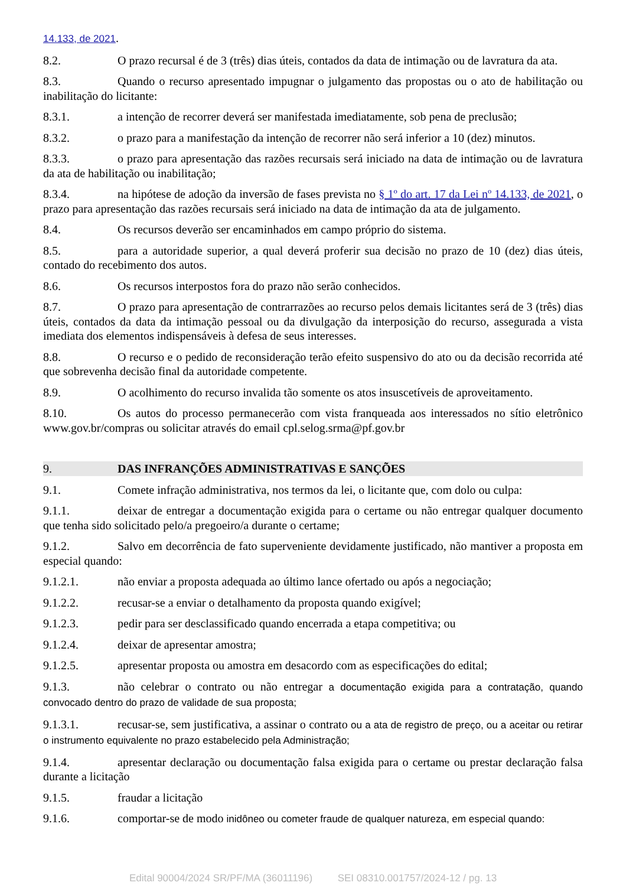14.133, de 2021.
8.2. O prazo recursal é de 3 (três) dias úteis, contados da data de intimação ou de lavratura da ata.
8.3. Quando o recurso apresentado impugnar o julgamento das propostas ou o ato de habilitação ou inabilitação do licitante:
8.3.1. a intenção de recorrer deverá ser manifestada imediatamente, sob pena de preclusão;
8.3.2. o prazo para a manifestação da intenção de recorrer não será inferior a 10 (dez) minutos.
8.3.3. o prazo para apresentação das razões recursais será iniciado na data de intimação ou de lavratura da ata de habilitação ou inabilitação;
8.3.4. na hipótese de adoção da inversão de fases prevista no § 1º do art. 17 da Lei nº 14.133, de 2021, o prazo para apresentação das razões recursais será iniciado na data de intimação da ata de julgamento.
8.4. Os recursos deverão ser encaminhados em campo próprio do sistema.
8.5. para a autoridade superior, a qual deverá proferir sua decisão no prazo de 10 (dez) dias úteis, contado do recebimento dos autos.
8.6. Os recursos interpostos fora do prazo não serão conhecidos.
8.7. O prazo para apresentação de contrarrazões ao recurso pelos demais licitantes será de 3 (três) dias úteis, contados da data da intimação pessoal ou da divulgação da interposição do recurso, assegurada a vista imediata dos elementos indispensáveis à defesa de seus interesses.
8.8. O recurso e o pedido de reconsideração terão efeito suspensivo do ato ou da decisão recorrida até que sobrevenha decisão final da autoridade competente.
8.9. O acolhimento do recurso invalida tão somente os atos insuscetíveis de aproveitamento.
8.10. Os autos do processo permanecerão com vista franqueada aos interessados no sítio eletrônico www.gov.br/compras ou solicitar através do email cpl.selog.srma@pf.gov.br
9. DAS INFRANÇÕES ADMINISTRATIVAS E SANÇÕES
9.1. Comete infração administrativa, nos termos da lei, o licitante que, com dolo ou culpa:
9.1.1. deixar de entregar a documentação exigida para o certame ou não entregar qualquer documento que tenha sido solicitado pelo/a pregoeiro/a durante o certame;
9.1.2. Salvo em decorrência de fato superveniente devidamente justificado, não mantiver a proposta em especial quando:
9.1.2.1. não enviar a proposta adequada ao último lance ofertado ou após a negociação;
9.1.2.2. recusar-se a enviar o detalhamento da proposta quando exigível;
9.1.2.3. pedir para ser desclassificado quando encerrada a etapa competitiva; ou
9.1.2.4. deixar de apresentar amostra;
9.1.2.5. apresentar proposta ou amostra em desacordo com as especificações do edital;
9.1.3. não celebrar o contrato ou não entregar a documentação exigida para a contratação, quando convocado dentro do prazo de validade de sua proposta;
9.1.3.1. recusar-se, sem justificativa, a assinar o contrato ou a ata de registro de preço, ou a aceitar ou retirar o instrumento equivalente no prazo estabelecido pela Administração;
9.1.4. apresentar declaração ou documentação falsa exigida para o certame ou prestar declaração falsa durante a licitação
9.1.5. fraudar a licitação
9.1.6. comportar-se de modo inidôneo ou cometer fraude de qualquer natureza, em especial quando:
Edital 90004/2024 SR/PF/MA (36011196) SEI 08310.001757/2024-12 / pg. 13